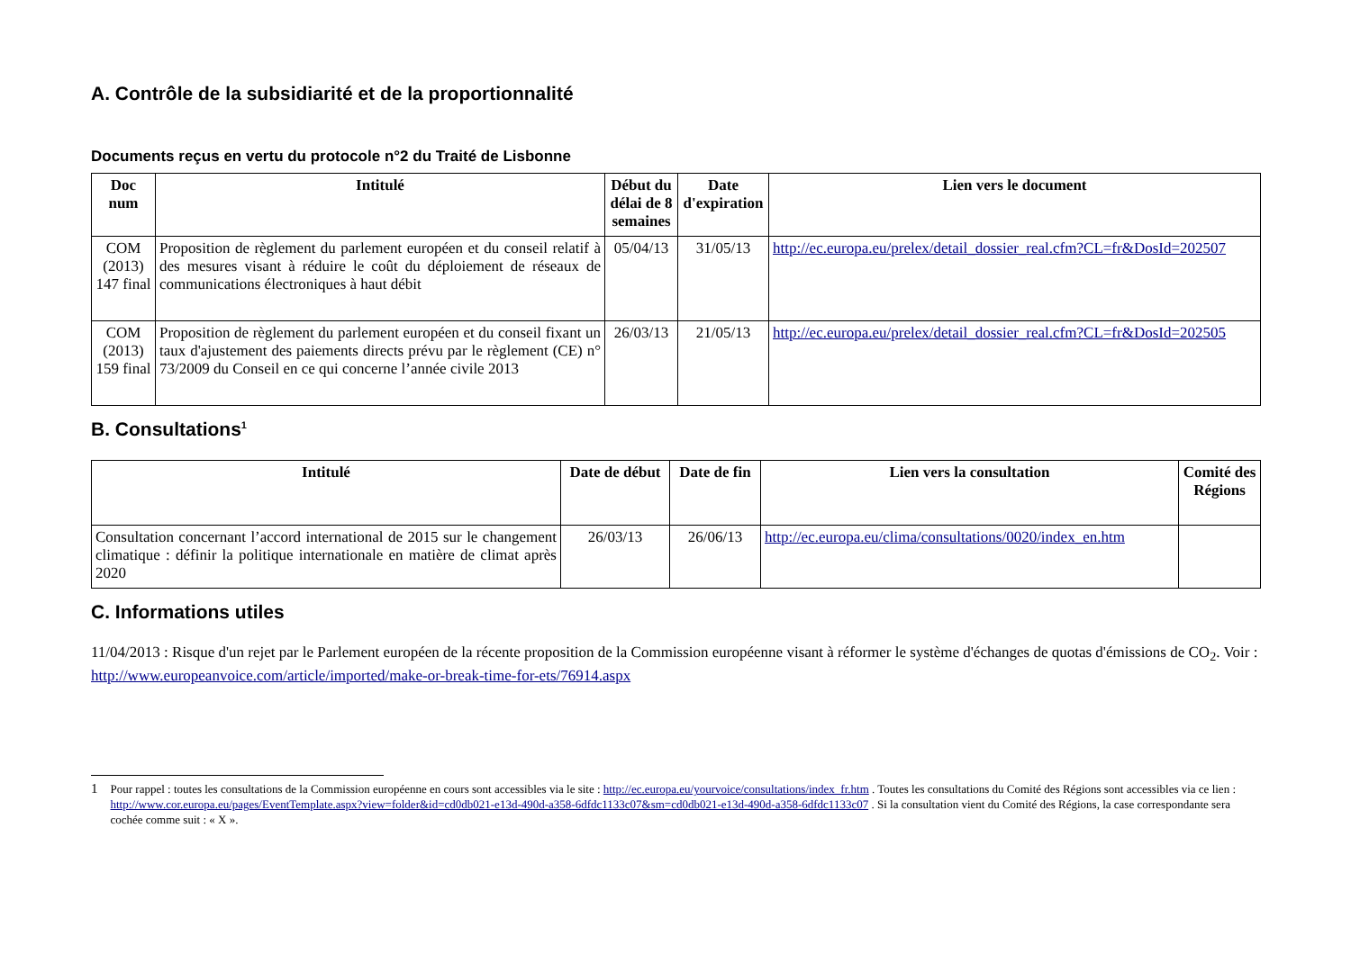A. Contrôle de la subsidiarité et de la proportionnalité
Documents reçus en vertu du protocole n°2 du Traité de Lisbonne
| Doc num | Intitulé | Début du délai de 8 semaines | Date d'expiration | Lien vers le document |
| --- | --- | --- | --- | --- |
| COM (2013) 147 final | Proposition de règlement du parlement européen et du conseil relatif à des mesures visant à réduire le coût du déploiement de réseaux de communications électroniques à haut débit | 05/04/13 | 31/05/13 | http://ec.europa.eu/prelex/detail_dossier_real.cfm?CL=fr&DosId=202507 |
| COM (2013) 159 final | Proposition de règlement du parlement européen et du conseil fixant un taux d'ajustement des paiements directs prévu par le règlement (CE) n° 73/2009 du Conseil en ce qui concerne l’année civile 2013 | 26/03/13 | 21/05/13 | http://ec.europa.eu/prelex/detail_dossier_real.cfm?CL=fr&DosId=202505 |
B. Consultations<sup>1</sup>
| Intitulé | Date de début | Date de fin | Lien vers la consultation | Comité des Régions |
| --- | --- | --- | --- | --- |
| Consultation concernant l’accord international de 2015 sur le changement climatique : définir la politique internationale en matière de climat après 2020 | 26/03/13 | 26/06/13 | http://ec.europa.eu/clima/consultations/0020/index_en.htm | |
C. Informations utiles
11/04/2013 : Risque d'un rejet par le Parlement européen de la récente proposition de la Commission européenne visant à réformer le système d'échanges de quotas d'émissions de CO<sub>2</sub>. Voir : http://www.europeanvoice.com/article/imported/make-or-break-time-for-ets/76914.aspx
1 Pour rappel : toutes les consultations de la Commission européenne en cours sont accessibles via le site : http://ec.europa.eu/yourvoice/consultations/index_fr.htm . Toutes les consultations du Comité des Régions sont accessibles via ce lien : http://www.cor.europa.eu/pages/EventTemplate.aspx?view=folder&id=cd0db021-e13d-490d-a358-6dfdc1133c07&sm=cd0db021-e13d-490d-a358-6dfdc1133c07 . Si la consultation vient du Comité des Régions, la case correspondante sera cochée comme suit : « X ».